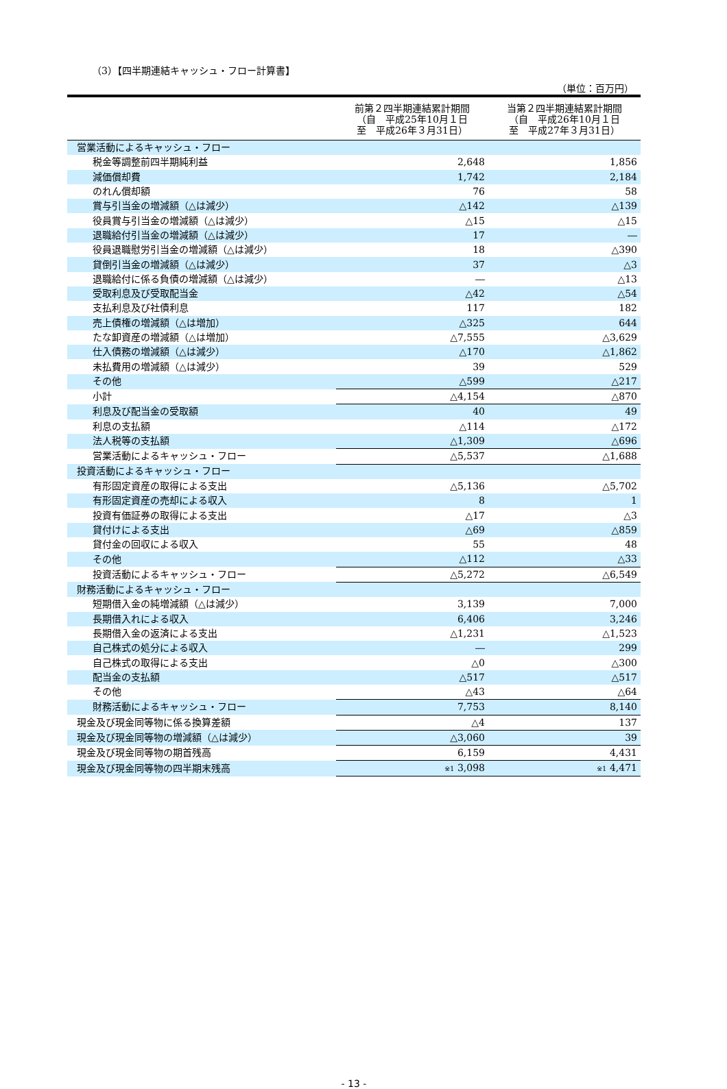（3）【四半期連結キャッシュ・フロー計算書】
（単位：百万円）
| | 前第２四半期連結累計期間 （自 平成25年10月１日 至 平成26年３月31日） | 当第２四半期連結累計期間 （自 平成26年10月１日 至 平成27年３月31日） |
| --- | --- | --- |
| 営業活動によるキャッシュ・フロー | | |
| 税金等調整前四半期純利益 | 2,648 | 1,856 |
| 減価償却費 | 1,742 | 2,184 |
| のれん償却額 | 76 | 58 |
| 賞与引当金の増減額（△は減少） | △142 | △139 |
| 役員賞与引当金の増減額（△は減少） | △15 | △15 |
| 退職給付引当金の増減額（△は減少） | 17 | ― |
| 役員退職慰労引当金の増減額（△は減少） | 18 | △390 |
| 貸倒引当金の増減額（△は減少） | 37 | △3 |
| 退職給付に係る負債の増減額（△は減少） | ― | △13 |
| 受取利息及び受取配当金 | △42 | △54 |
| 支払利息及び社債利息 | 117 | 182 |
| 売上債権の増減額（△は増加） | △325 | 644 |
| たな卸資産の増減額（△は増加） | △7,555 | △3,629 |
| 仕入債務の増減額（△は減少） | △170 | △1,862 |
| 未払費用の増減額（△は減少） | 39 | 529 |
| その他 | △599 | △217 |
| 小計 | △4,154 | △870 |
| 利息及び配当金の受取額 | 40 | 49 |
| 利息の支払額 | △114 | △172 |
| 法人税等の支払額 | △1,309 | △696 |
| 営業活動によるキャッシュ・フロー | △5,537 | △1,688 |
| 投資活動によるキャッシュ・フロー | | |
| 有形固定資産の取得による支出 | △5,136 | △5,702 |
| 有形固定資産の売却による収入 | 8 | 1 |
| 投資有価証券の取得による支出 | △17 | △3 |
| 貸付けによる支出 | △69 | △859 |
| 貸付金の回収による収入 | 55 | 48 |
| その他 | △112 | △33 |
| 投資活動によるキャッシュ・フロー | △5,272 | △6,549 |
| 財務活動によるキャッシュ・フロー | | |
| 短期借入金の純増減額（△は減少） | 3,139 | 7,000 |
| 長期借入れによる収入 | 6,406 | 3,246 |
| 長期借入金の返済による支出 | △1,231 | △1,523 |
| 自己株式の処分による収入 | ― | 299 |
| 自己株式の取得による支出 | △0 | △300 |
| 配当金の支払額 | △517 | △517 |
| その他 | △43 | △64 |
| 財務活動によるキャッシュ・フロー | 7,753 | 8,140 |
| 現金及び現金同等物に係る換算差額 | △4 | 137 |
| 現金及び現金同等物の増減額（△は減少） | △3,060 | 39 |
| 現金及び現金同等物の期首残高 | 6,159 | 4,431 |
| 現金及び現金同等物の四半期末残高 | ※1 3,098 | ※1 4,471 |
- 13 -